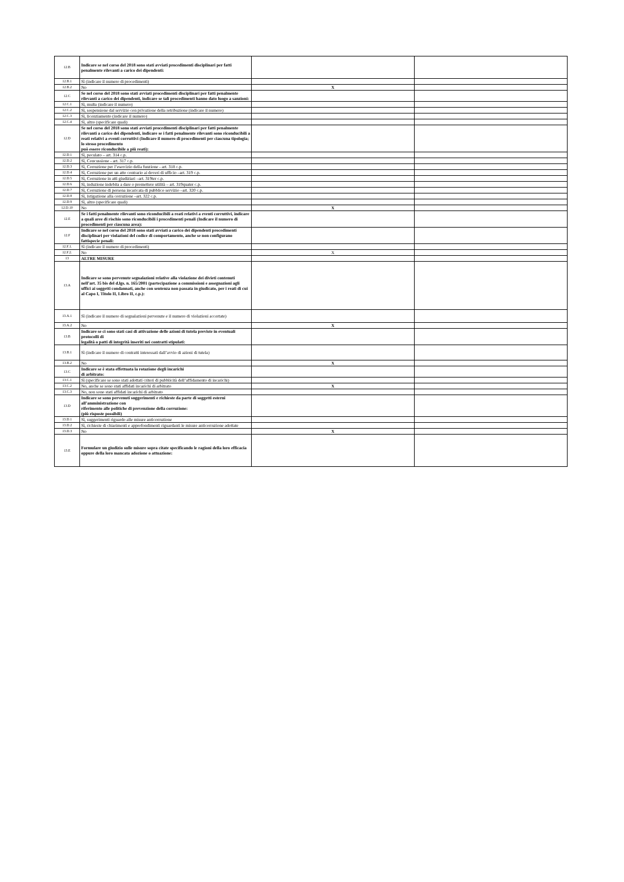| 12.B | Indicare se nel corso del 2018 sono stati avviati procedimenti disciplinari per fatti penalmente rilevanti a carico dei dipendenti: | | |
| 12.B.1 | Sì (indicare il numero di procedimenti) | | |
| 12.B.2 | No | X | |
| 12.C | Se nel corso del 2018 sono stati avviati procedimenti disciplinari per fatti penalmente rilevanti a carico dei dipendenti, indicare se tali procedimenti hanno dato luogo a sanzioni: | | |
| 12.C.1 | Sì, multa (indicare il numero) | | |
| 12.C.2 | Sì, sospensione dal servizio con privazione della retribuzione (indicare il numero) | | |
| 12.C.3 | Sì, licenziamento (indicare il numero) | | |
| 12.C.4 | Sì, altro (specificare quali) | | |
| 12.D | Se nel corso del 2018 sono stati avviati procedimenti disciplinari per fatti penalmente rilevanti a carico dei dipendenti, indicare se i fatti penalmente rilevanti sono riconducibili a reati relativi a eventi corruttivi (Indicare il numero di procedimenti per ciascuna tipologia; lo stesso procedimento può essere riconducibile a più reati): | | |
| 12.D.1 | Sì, peculato – art. 314 c.p. | | |
| 12.D.2 | Sì, Concussione - art. 317 c.p. | | |
| 12.D.3 | Sì, Corruzione per l’esercizio della funzione - art. 318 c.p. | | |
| 12.D.4 | Sì, Corruzione per un atto contrario ai doveri di ufficio –art. 319 c.p. | | |
| 12.D.5 | Sì, Corruzione in atti giudiziari –art. 319ter c.p. | | |
| 12.D.6 | Sì, induzione indebita a dare o promettere utilità – art. 319quater c.p. | | |
| 12.D.7 | Sì, Corruzione di persona incaricata di pubblico servizio –art. 320 c.p. | | |
| 12.D.8 | Sì, Istigazione alla corruzione –art. 322 c.p. | | |
| 12.D.9 | Sì, altro (specificare quali) | | |
| 12.D.10 | No | X | |
| 12.E | Se i fatti penalmente rilevanti sono riconducibili a reati relativi a eventi corruttivi, indicare a quali aree di rischio sono riconducibili i procedimenti penali (Indicare il numero di procedimenti per ciascuna area): | | |
| 12.F | Indicare se nel corso del 2018 sono stati avviati a carico dei dipendenti procedimenti disciplinari per violazioni del codice di comportamento, anche se non configurano fattispecie penali: | | |
| 12.F.1. | Sì (indicare il numero di procedimenti) | | |
| 12.F.2. | No | X | |
| 13 | ALTRE MISURE | | |
| 13.A | Indicare se sono pervenute segnalazioni relative alla violazione dei divieti contenuti nell’art. 35 bis del d.lgs. n. 165/2001 (partecipazione a commissioni e assegnazioni agli uffici ai soggetti condannati, anche con sentenza non passata in giudicato, per i reati di cui al Capo I, Titolo II, Libro II, c.p.): | | |
| 13.A.1 | Sì (indicare il numero di segnalazioni pervenute e il numero di violazioni accertate) | | |
| 13.A.2 | No | X | |
| 13.B | Indicare se ci sono stati casi di attivazione delle azioni di tutela previste in eventuali protocolli di legalità o patti di integrità inseriti nei contratti stipulati: | | |
| 13.B.1 | Sì (indicare il numero di contratti interessati dall’avvio di azioni di tutela) | | |
| 13.B.2 | No | X | |
| 13.C | Indicare se è stata effettuata la rotazione degli incarichi di arbitrato: | | |
| 13.C.1 | Sì (specificare se sono stati adottati criteri di pubblicità dell’affidamento di incarichi) | | |
| 13.C.2 | No, anche se sono stati affidati incarichi di arbitrato | X | |
| 13.C.3 | No, non sono stati affidati incarichi di arbitrato | | |
| 13.D | Indicare se sono pervenuti suggerimenti e richieste da parte di soggetti esterni all’amministrazione con riferimento alle politiche di prevenzione della corruzione: (più risposte possibili) | | |
| 13.D.1 | Sì, suggerimenti riguardo alle misure anticorruzione | | |
| 13.D.2 | Sì, richieste di chiarimenti e approfondimenti riguardanti le misure anticorruzione adottate | | |
| 13.D.3 | No | X | |
| 13.E | Formulare un giudizio sulle misure sopra citate specificando le ragioni della loro efficacia oppure della loro mancata adozione o attuazione: | | |